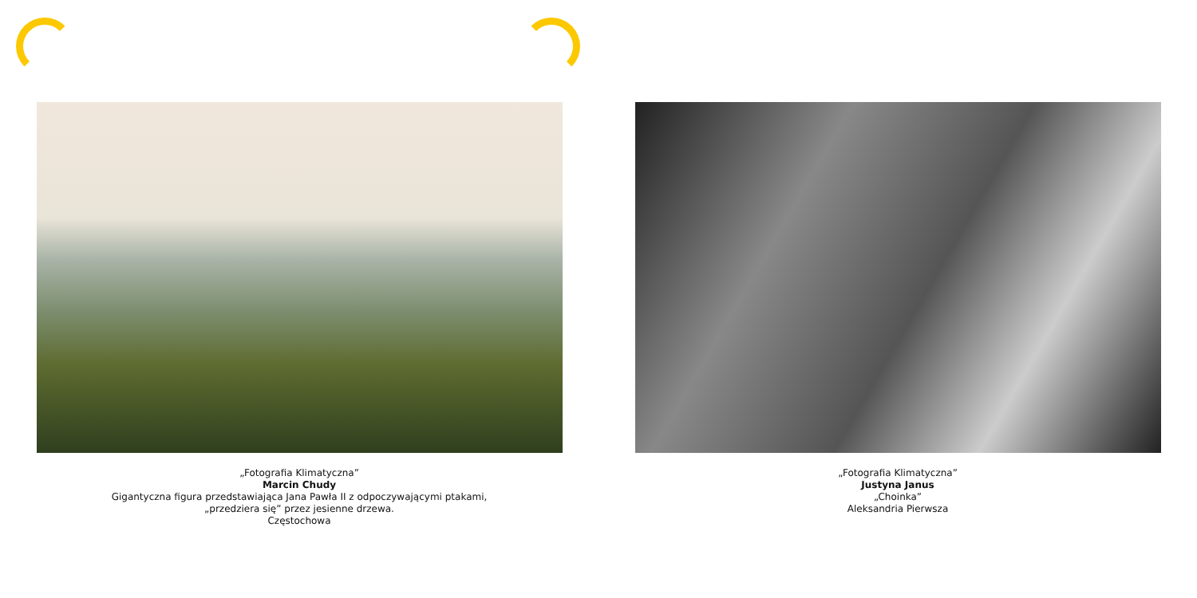„Fotografia Klimatyczna”
Marcin Chudy
Gigantyczna figura przedstawiająca Jana Pawła II z odpoczywającymi ptakami,
„przedziera się” przez jesienne drzewa.
Częstochowa
„Fotografia Klimatyczna”
Justyna Janus
„Choinka”
Aleksandria Pierwsza